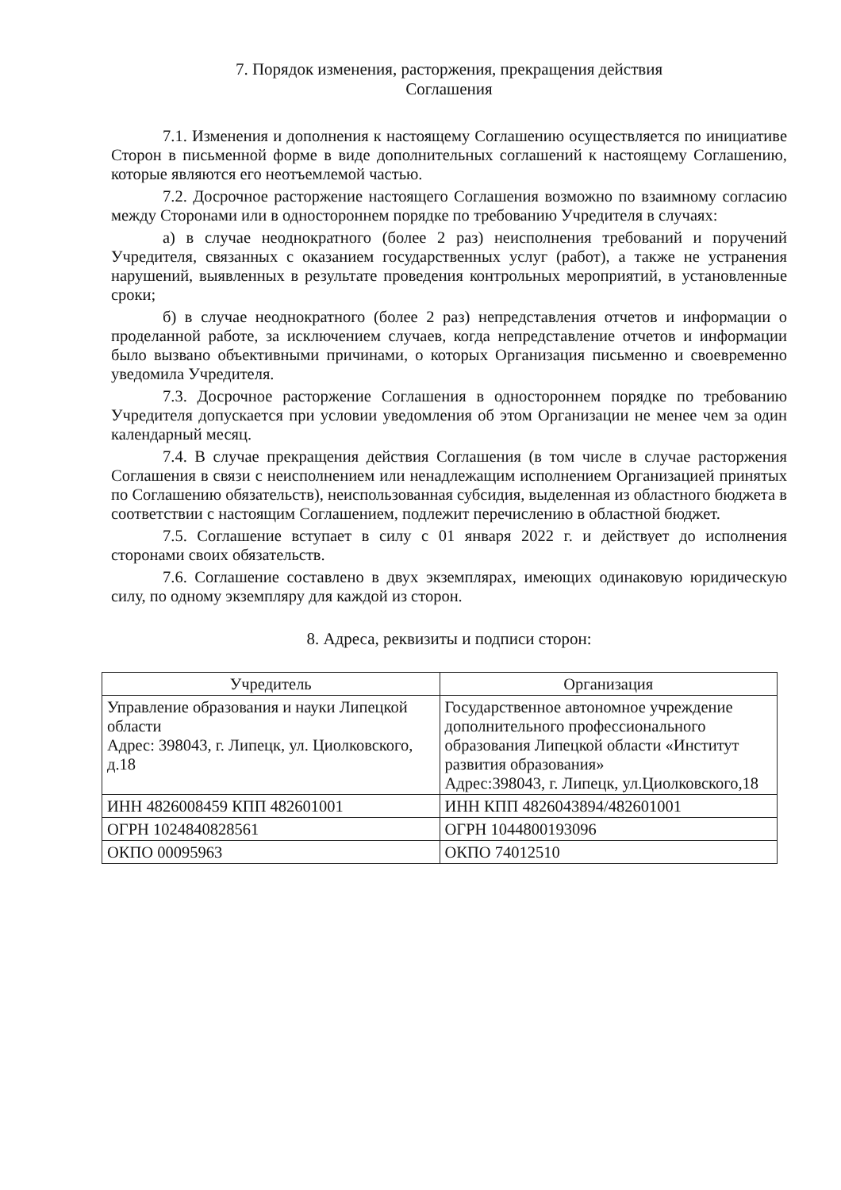7. Порядок изменения, расторжения, прекращения действия
Соглашения
7.1. Изменения и дополнения к настоящему Соглашению осуществляется по инициативе Сторон в письменной форме в виде дополнительных соглашений к настоящему Соглашению, которые являются его неотъемлемой частью.
7.2. Досрочное расторжение настоящего Соглашения возможно по взаимному согласию между Сторонами или в одностороннем порядке по требованию Учредителя в случаях:
а) в случае неоднократного (более 2 раз) неисполнения требований и поручений Учредителя, связанных с оказанием государственных услуг (работ), а также не устранения нарушений, выявленных в результате проведения контрольных мероприятий, в установленные сроки;
б) в случае неоднократного (более 2 раз) непредставления отчетов и информации о проделанной работе, за исключением случаев, когда непредставление отчетов и информации было вызвано объективными причинами, о которых Организация письменно и своевременно уведомила Учредителя.
7.3. Досрочное расторжение Соглашения в одностороннем порядке по требованию Учредителя допускается при условии уведомления об этом Организации не менее чем за один календарный месяц.
7.4. В случае прекращения действия Соглашения (в том числе в случае расторжения Соглашения в связи с неисполнением или ненадлежащим исполнением Организацией принятых по Соглашению обязательств), неиспользованная субсидия, выделенная из областного бюджета в соответствии с настоящим Соглашением, подлежит перечислению в областной бюджет.
7.5. Соглашение вступает в силу с 01 января 2022 г. и действует до исполнения сторонами своих обязательств.
7.6. Соглашение составлено в двух экземплярах, имеющих одинаковую юридическую силу, по одному экземпляру для каждой из сторон.
8. Адреса, реквизиты и подписи сторон:
| Учредитель | Организация |
| --- | --- |
| Управление образования и науки Липецкой области Адрес: 398043, г. Липецк, ул. Циолковского, д.18 | Государственное автономное учреждение дополнительного профессионального образования Липецкой области «Институт развития образования» Адрес:398043, г. Липецк, ул.Циолковского,18 |
| ИНН 4826008459 КПП 482601001 | ИНН КПП 4826043894/482601001 |
| ОГРН 1024840828561 | ОГРН 1044800193096 |
| ОКПО 00095963 | ОКПО 74012510 |